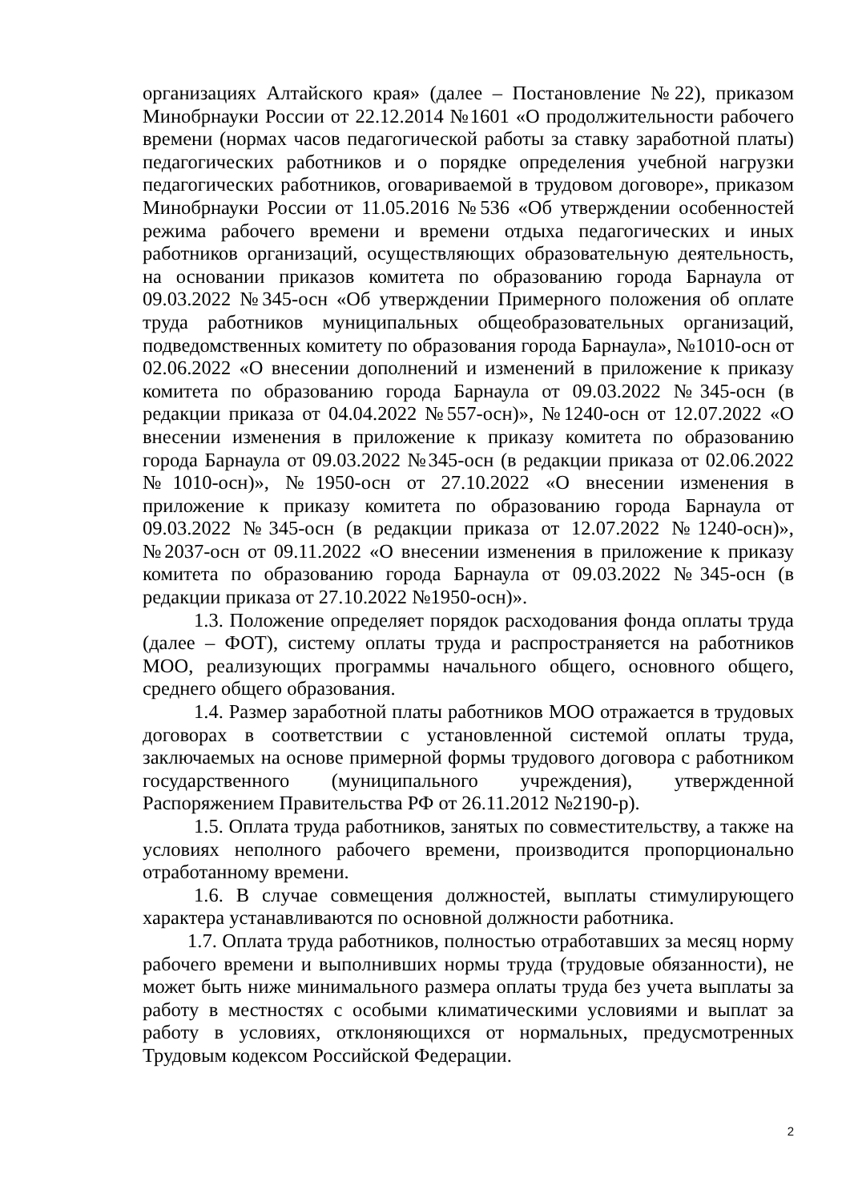организациях Алтайского края» (далее – Постановление №22), приказом Минобрнауки России от 22.12.2014 №1601 «О продолжительности рабочего времени (нормах часов педагогической работы за ставку заработной платы) педагогических работников и о порядке определения учебной нагрузки педагогических работников, оговариваемой в трудовом договоре», приказом Минобрнауки России от 11.05.2016 №536 «Об утверждении особенностей режима рабочего времени и времени отдыха педагогических и иных работников организаций, осуществляющих образовательную деятельность, на основании приказов комитета по образованию города Барнаула от 09.03.2022 №345-осн «Об утверждении Примерного положения об оплате труда работников муниципальных общеобразовательных организаций, подведомственных комитету по образования города Барнаула», №1010-осн от 02.06.2022 «О внесении дополнений и изменений в приложение к приказу комитета по образованию города Барнаула от 09.03.2022 №345-осн (в редакции приказа от 04.04.2022 №557-осн)», №1240-осн от 12.07.2022 «О внесении изменения в приложение к приказу комитета по образованию города Барнаула от 09.03.2022 №345-осн (в редакции приказа от 02.06.2022 №1010-осн)», №1950-осн от 27.10.2022 «О внесении изменения в приложение к приказу комитета по образованию города Барнаула от 09.03.2022 №345-осн (в редакции приказа от 12.07.2022 №1240-осн)», №2037-осн от 09.11.2022 «О внесении изменения в приложение к приказу комитета по образованию города Барнаула от 09.03.2022 №345-осн (в редакции приказа от 27.10.2022 №1950-осн)».
1.3. Положение определяет порядок расходования фонда оплаты труда (далее – ФОТ), систему оплаты труда и распространяется на работников МОО, реализующих программы начального общего, основного общего, среднего общего образования.
1.4. Размер заработной платы работников МОО отражается в трудовых договорах в соответствии с установленной системой оплаты труда, заключаемых на основе примерной формы трудового договора с работником государственного (муниципального учреждения), утвержденной Распоряжением Правительства РФ от 26.11.2012 №2190-р).
1.5. Оплата труда работников, занятых по совместительству, а также на условиях неполного рабочего времени, производится пропорционально отработанному времени.
1.6. В случае совмещения должностей, выплаты стимулирующего характера устанавливаются по основной должности работника.
1.7. Оплата труда работников, полностью отработавших за месяц норму рабочего времени и выполнивших нормы труда (трудовые обязанности), не может быть ниже минимального размера оплаты труда без учета выплаты за работу в местностях с особыми климатическими условиями и выплат за работу в условиях, отклоняющихся от нормальных, предусмотренных Трудовым кодексом Российской Федерации.
2